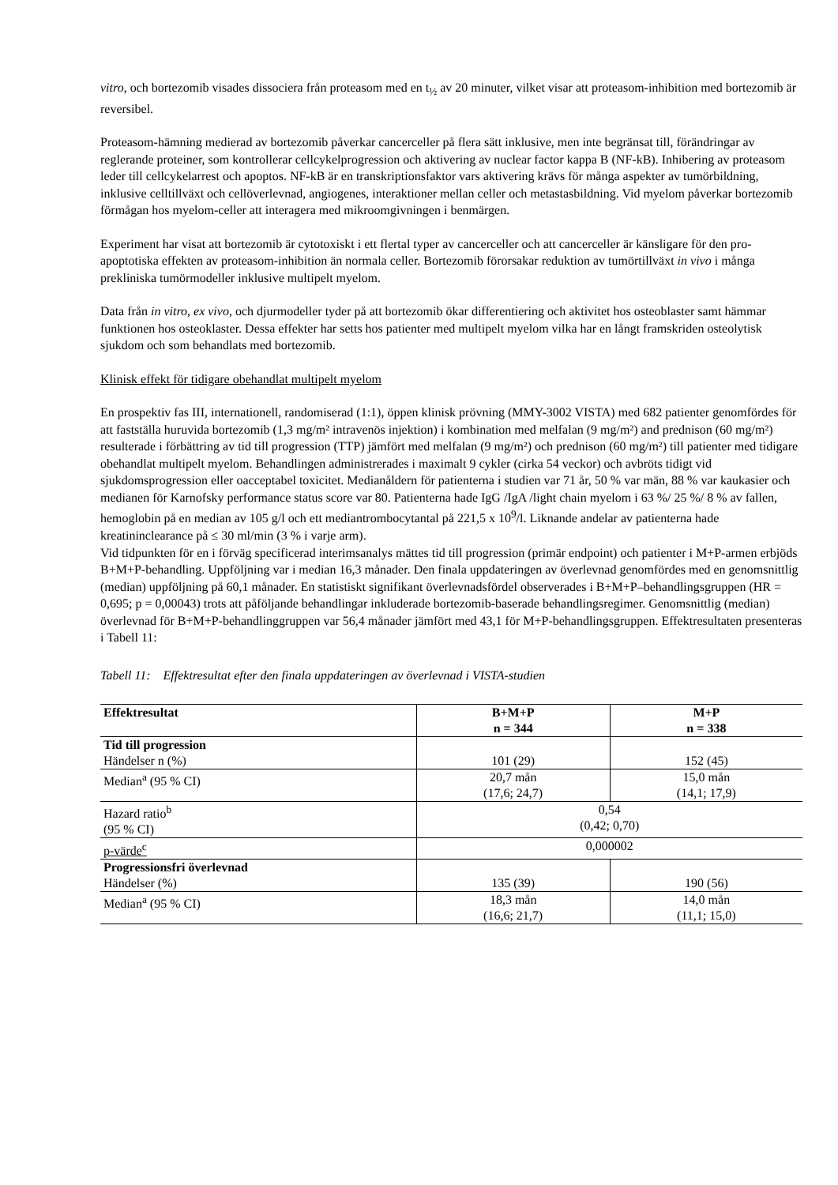vitro, och bortezomib visades dissociera från proteasom med en t<sub>½</sub> av 20 minuter, vilket visar att proteasom-inhibition med bortezomib är reversibel.
Proteasom-hämning medierad av bortezomib påverkar cancerceller på flera sätt inklusive, men inte begränsat till, förändringar av reglerande proteiner, som kontrollerar cellcykelprogression och aktivering av nuclear factor kappa B (NF-kB). Inhibering av proteasom leder till cellcykelarrest och apoptos. NF-kB är en transkriptionsfaktor vars aktivering krävs för många aspekter av tumörbildning, inklusive celltillväxt och cellöverlevnad, angiogenes, interaktioner mellan celler och metastasbildning. Vid myelom påverkar bortezomib förmågan hos myelom-celler att interagera med mikroomgivningen i benmärgen.
Experiment har visat att bortezomib är cytotoxiskt i ett flertal typer av cancerceller och att cancerceller är känsligare för den pro-apoptotiska effekten av proteasom-inhibition än normala celler. Bortezomib förorsakar reduktion av tumörtillväxt in vivo i många prekliniska tumörmodeller inklusive multipelt myelom.
Data från in vitro, ex vivo, och djurmodeller tyder på att bortezomib ökar differentiering och aktivitet hos osteoblaster samt hämmar funktionen hos osteoklaster. Dessa effekter har setts hos patienter med multipelt myelom vilka har en långt framskriden osteolytisk sjukdom och som behandlats med bortezomib.
Klinisk effekt för tidigare obehandlat multipelt myelom
En prospektiv fas III, internationell, randomiserad (1:1), öppen klinisk prövning (MMY-3002 VISTA) med 682 patienter genomfördes för att fastställa huruvida bortezomib (1,3 mg/m² intravenös injektion) i kombination med melfalan (9 mg/m²) and prednison (60 mg/m²) resulterade i förbättring av tid till progression (TTP) jämfört med melfalan (9 mg/m²) och prednison (60 mg/m²) till patienter med tidigare obehandlat multipelt myelom. Behandlingen administrerades i maximalt 9 cykler (cirka 54 veckor) och avbröts tidigt vid sjukdomsprogression eller oacceptabel toxicitet. Medianåldern för patienterna i studien var 71 år, 50 % var män, 88 % var kaukasier och medianen för Karnofsky performance status score var 80. Patienterna hade IgG /IgA /light chain myelom i 63 %/ 25 %/ 8 % av fallen, hemoglobin på en median av 105 g/l och ett mediantrombocytantal på 221,5 x 10<sup>9</sup>/l. Liknande andelar av patienterna hade kreatininclearance på ≤ 30 ml/min (3 % i varje arm).
Vid tidpunkten för en i förväg specificerad interimsanalys mättes tid till progression (primär endpoint) och patienter i M+P-armen erbjöds B+M+P-behandling. Uppföljning var i median 16,3 månader. Den finala uppdateringen av överlevnad genomfördes med en genomsnittlig (median) uppföljning på 60,1 månader. En statistiskt signifikant överlevnadsfördel observerades i B+M+P–behandlingsgruppen (HR = 0,695; p = 0,00043) trots att påföljande behandlingar inkluderade bortezomib-baserade behandlingsregimer. Genomsnittlig (median) överlevnad för B+M+P-behandlinggruppen var 56,4 månader jämfört med 43,1 för M+P-behandlingsgruppen. Effektresultaten presenteras i Tabell 11:
Tabell 11: Effektresultat efter den finala uppdateringen av överlevnad i VISTA-studien
| Effektresultat | B+M+P n = 344 | M+P n = 338 |
| --- | --- | --- |
| Tid till progression Händelser n (%) | 101 (29) | 152 (45) |
| Median<sup>a</sup> (95 % CI) | 20,7 mån (17,6; 24,7) | 15,0 mån (14,1; 17,9) |
| Hazard ratio<sup>b</sup> (95 % CI) | 0,54 (0,42; 0,70) | |
| p-värde<sup>c</sup> | 0,000002 | |
| Progressionsfri överlevnad Händelser (%) | 135 (39) | 190 (56) |
| Median<sup>a</sup> (95 % CI) | 18,3 mån (16,6; 21,7) | 14,0 mån (11,1; 15,0) |